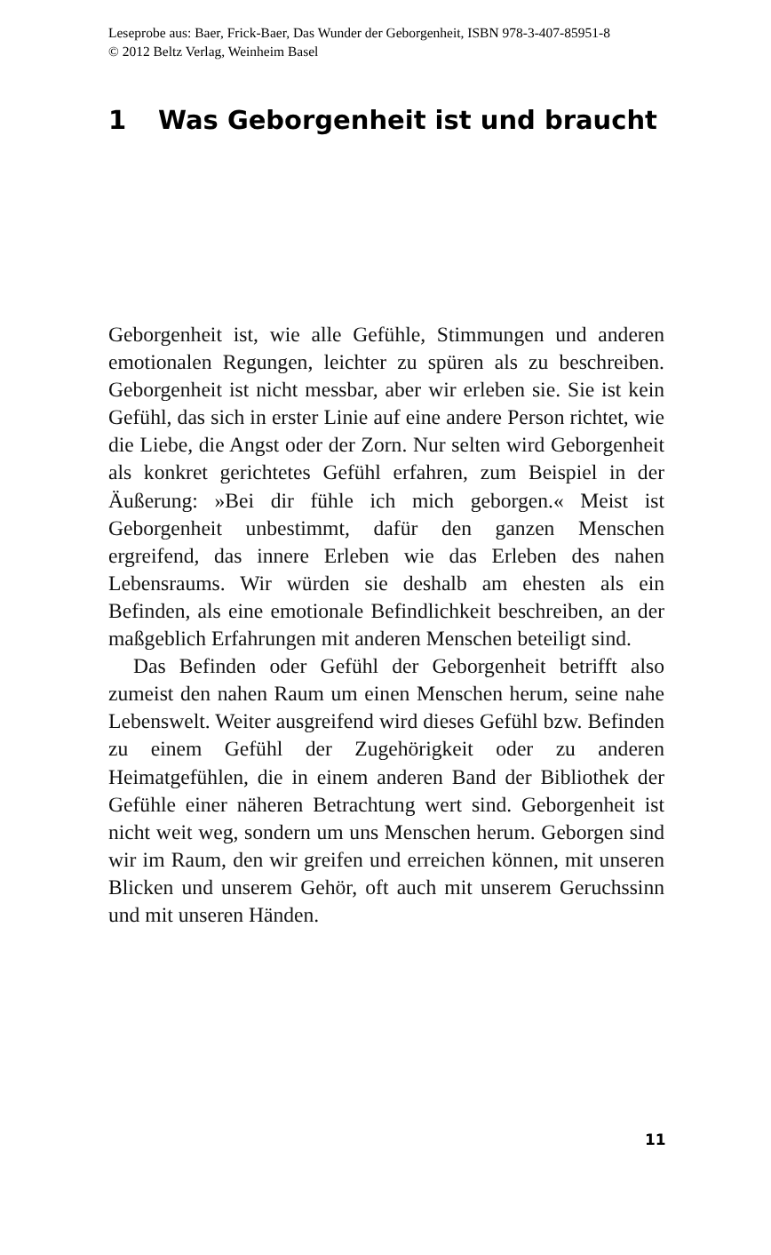Leseprobe aus: Baer, Frick-Baer, Das Wunder der Geborgenheit, ISBN 978-3-407-85951-8
© 2012 Beltz Verlag, Weinheim Basel
1 Was Geborgenheit ist und braucht
Geborgenheit ist, wie alle Gefühle, Stimmungen und anderen emotionalen Regungen, leichter zu spüren als zu beschreiben. Geborgenheit ist nicht messbar, aber wir erleben sie. Sie ist kein Gefühl, das sich in erster Linie auf eine andere Person richtet, wie die Liebe, die Angst oder der Zorn. Nur selten wird Geborgenheit als konkret gerichtetes Gefühl erfahren, zum Beispiel in der Äußerung: »Bei dir fühle ich mich geborgen.« Meist ist Geborgenheit unbestimmt, dafür den ganzen Menschen ergreifend, das innere Erleben wie das Erleben des nahen Lebensraums. Wir würden sie deshalb am ehesten als ein Befinden, als eine emotionale Befindlichkeit beschreiben, an der maßgeblich Erfahrungen mit anderen Menschen beteiligt sind.
Das Befinden oder Gefühl der Geborgenheit betrifft also zumeist den nahen Raum um einen Menschen herum, seine nahe Lebenswelt. Weiter ausgreifend wird dieses Gefühl bzw. Befinden zu einem Gefühl der Zugehörigkeit oder zu anderen Heimatgefühlen, die in einem anderen Band der Bibliothek der Gefühle einer näheren Betrachtung wert sind. Geborgenheit ist nicht weit weg, sondern um uns Menschen herum. Geborgen sind wir im Raum, den wir greifen und erreichen können, mit unseren Blicken und unserem Gehör, oft auch mit unserem Geruchssinn und mit unseren Händen.
11